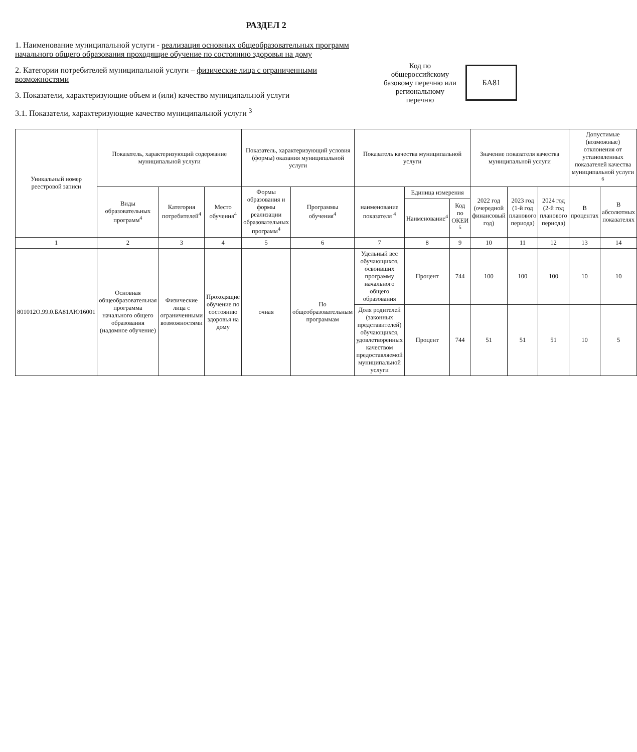РАЗДЕЛ 2
1. Наименование муниципальной услуги - реализация основных общеобразовательных программ начального общего образования проходящие обучение по состоянию здоровья на дому
2. Категории потребителей муниципальной услуги – физические лица с ограниченными возможностями
3. Показатели, характеризующие объем и (или) качество муниципальной услуги
3.1. Показатели, характеризующие качество муниципальной услуги <sup>3</sup>
Код по общероссийскому базовому перечню или региональному перечню
БА81
| Уникальный номер реестровой записи | Показатель, характеризующий содержание муниципальной услуги | | | Показатель, характеризующий условия (формы) оказания муниципальной услуги | | Показатель качества муниципальной услуги | | | Значение показателя качества муниципальной услуги | | | Допустимые (возможные) отклонения от установленных показателей качества муниципальной услуги <sup>6</sup> | |
| --- | --- | --- | --- | --- | --- | --- | --- | --- | --- | --- | --- | --- | --- |
| | Виды образовательных программ<sup>4</sup> | Категория потребителей<sup>4</sup> | Место обучения<sup>4</sup> | Формы образования и формы реализации образовательных программ<sup>4</sup> | Программы обучения<sup>4</sup> | наименование показателя <sup>4</sup> | Единица измерения | | 2022 год (очередной финансовый год) | 2023 год (1-й год планового периода) | 2024 год (2-й год планового периода) | В процентах | В абсолютных показателях |
| | | | | | | | Наименование<sup>4</sup> | Код по ОКЕИ <sup>5</sup> | | | | | |
| 1 | 2 | 3 | 4 | 5 | 6 | 7 | 8 | 9 | 10 | 11 | 12 | 13 | 14 |
| 801012О.99.0.БА81АЮ16001 | Основная общеобразовательная программа начального общего образования (надомное обучение) | Физические лица с ограниченными возможностями | Проходящие обучение по состоянию здоровья на дому | очная | По общеобразовательным программам | Удельный вес обучающихся, освоивших программу начального общего образования | Процент | 744 | 100 | 100 | 100 | 10 | 10 |
| | | | | | | Доля родителей (законных представителей) обучающихся, удовлетворенных качеством предоставляемой муниципальной услуги | Процент | 744 | 51 | 51 | 51 | 10 | 5 |